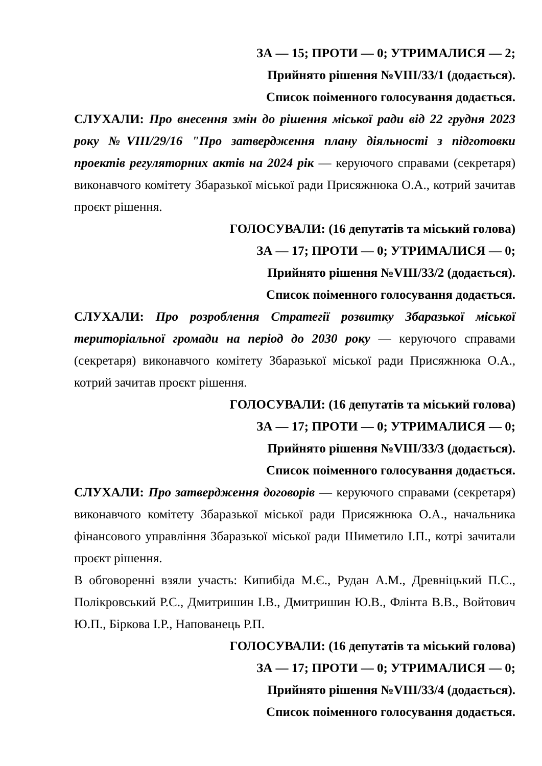ЗА — 15; ПРОТИ — 0; УТРИМАЛИСЯ — 2;
Прийнято рішення №VIII/33/1 (додається).
Список поіменного голосування додається.
СЛУХАЛИ: Про внесення змін до рішення міської ради від 22 грудня 2023 року №VIII/29/16 "Про затвердження плану діяльності з підготовки проектів регуляторних актів на 2024 рік — керуючого справами (секретаря) виконавчого комітету Збаразької міської ради Присяжнюка О.А., котрий зачитав проєкт рішення.
ГОЛОСУВАЛИ: (16 депутатів та міський голова)
ЗА — 17; ПРОТИ — 0; УТРИМАЛИСЯ — 0;
Прийнято рішення №VIII/33/2 (додається).
Список поіменного голосування додається.
СЛУХАЛИ: Про розроблення Стратегії розвитку Збаразької міської територіальної громади на період до 2030 року — керуючого справами (секретаря) виконавчого комітету Збаразької міської ради Присяжнюка О.А., котрий зачитав проєкт рішення.
ГОЛОСУВАЛИ: (16 депутатів та міський голова)
ЗА — 17; ПРОТИ — 0; УТРИМАЛИСЯ — 0;
Прийнято рішення №VIII/33/3 (додається).
Список поіменного голосування додається.
СЛУХАЛИ: Про затвердження договорів — керуючого справами (секретаря) виконавчого комітету Збаразької міської ради Присяжнюка О.А., начальника фінансового управління Збаразької міської ради Шиметило І.П., котрі зачитали проєкт рішення.
В обговоренні взяли участь: Кипибіда М.Є., Рудан А.М., Древніцький П.С., Полікровський Р.С., Дмитришин І.В., Дмитришин Ю.В., Флінта В.В., Войтович Ю.П., Біркова І.Р., Напованець Р.П.
ГОЛОСУВАЛИ: (16 депутатів та міський голова)
ЗА — 17; ПРОТИ — 0; УТРИМАЛИСЯ — 0;
Прийнято рішення №VIII/33/4 (додається).
Список поіменного голосування додається.